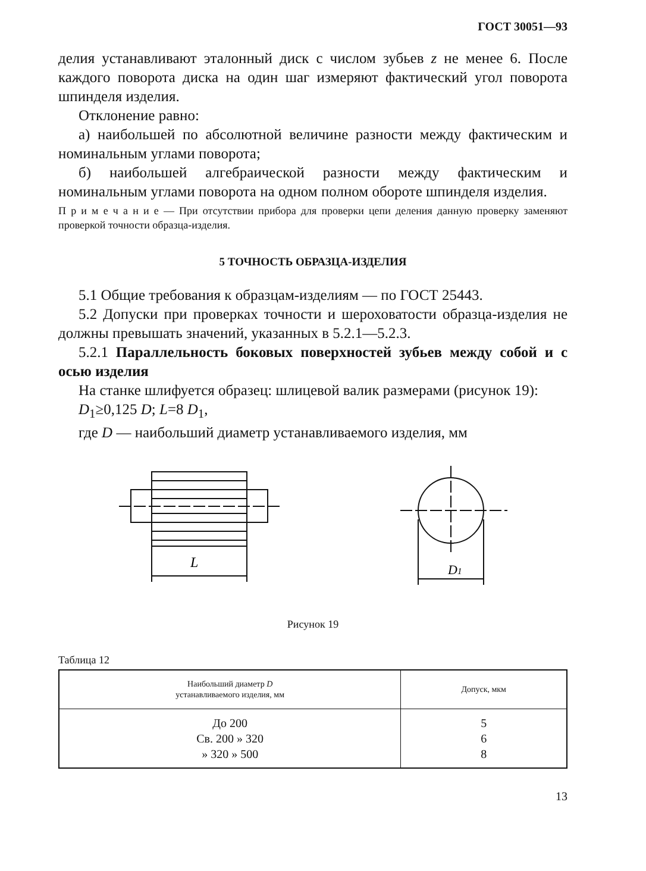ГОСТ 30051—93
делия устанавливают эталонный диск с числом зубьев z не менее 6. После каждого поворота диска на один шаг измеряют фактический угол поворота шпинделя изделия.
Отклонение равно:
а) наибольшей по абсолютной величине разности между фактическим и номинальным углами поворота;
б) наибольшей алгебраической разности между фактическим и номинальным углами поворота на одном полном обороте шпинделя изделия.
П р и м е ч а н и е — При отсутствии прибора для проверки цепи деления данную проверку заменяют проверкой точности образца-изделия.
5 ТОЧНОСТЬ ОБРАЗЦА-ИЗДЕЛИЯ
5.1 Общие требования к образцам-изделиям — по ГОСТ 25443.
5.2 Допуски при проверках точности и шероховатости образца-изделия не должны превышать значений, указанных в 5.2.1—5.2.3.
5.2.1 Параллельность боковых поверхностей зубьев между собой и с осью изделия
На станке шлифуется образец: шлицевой валик размерами (рисунок 19):
D<sub>1</sub>≥0,125 D; L=8 D<sub>1</sub>,
где D — наибольший диаметр устанавливаемого изделия, мм
L
D1
Рисунок 19
Таблица 12
| Наибольший диаметр D устанавливаемого изделия, мм | Допуск, мкм |
| --- | --- |
| До 200 Св. 200 » 320 » 320 » 500 | 5 6 8 |
13